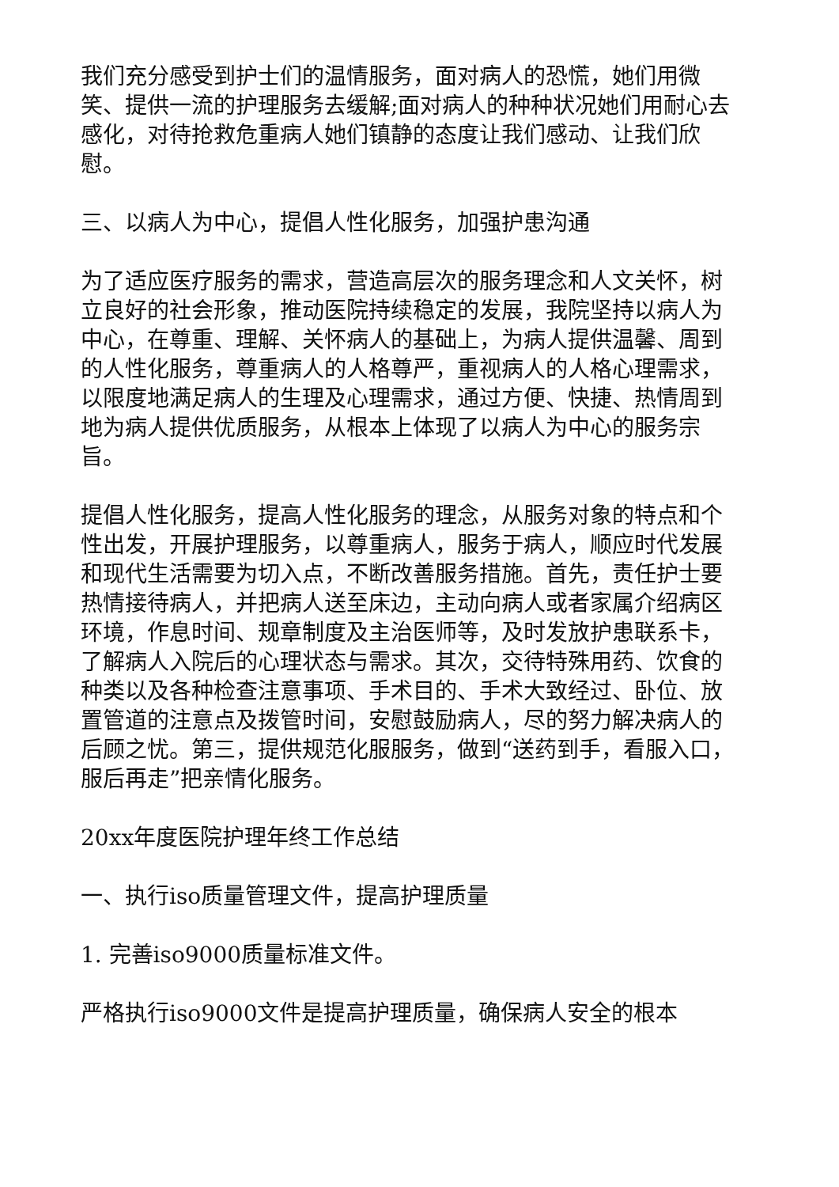我们充分感受到护士们的温情服务，面对病人的恐慌，她们用微笑、提供一流的护理服务去缓解;面对病人的种种状况她们用耐心去感化，对待抢救危重病人她们镇静的态度让我们感动、让我们欣慰。
三、以病人为中心，提倡人性化服务，加强护患沟通
为了适应医疗服务的需求，营造高层次的服务理念和人文关怀，树立良好的社会形象，推动医院持续稳定的发展，我院坚持以病人为中心，在尊重、理解、关怀病人的基础上，为病人提供温馨、周到的人性化服务，尊重病人的人格尊严，重视病人的人格心理需求，以限度地满足病人的生理及心理需求，通过方便、快捷、热情周到地为病人提供优质服务，从根本上体现了以病人为中心的服务宗旨。
提倡人性化服务，提高人性化服务的理念，从服务对象的特点和个性出发，开展护理服务，以尊重病人，服务于病人，顺应时代发展和现代生活需要为切入点，不断改善服务措施。首先，责任护士要热情接待病人，并把病人送至床边，主动向病人或者家属介绍病区环境，作息时间、规章制度及主治医师等，及时发放护患联系卡，了解病人入院后的心理状态与需求。其次，交待特殊用药、饮食的种类以及各种检查注意事项、手术目的、手术大致经过、卧位、放置管道的注意点及拨管时间，安慰鼓励病人，尽的努力解决病人的后顾之忧。第三，提供规范化服服务，做到“送药到手，看服入口，服后再走”把亲情化服务。
20xx年度医院护理年终工作总结
一、执行iso质量管理文件，提高护理质量
1. 完善iso9000质量标准文件。
严格执行iso9000文件是提高护理质量，确保病人安全的根本